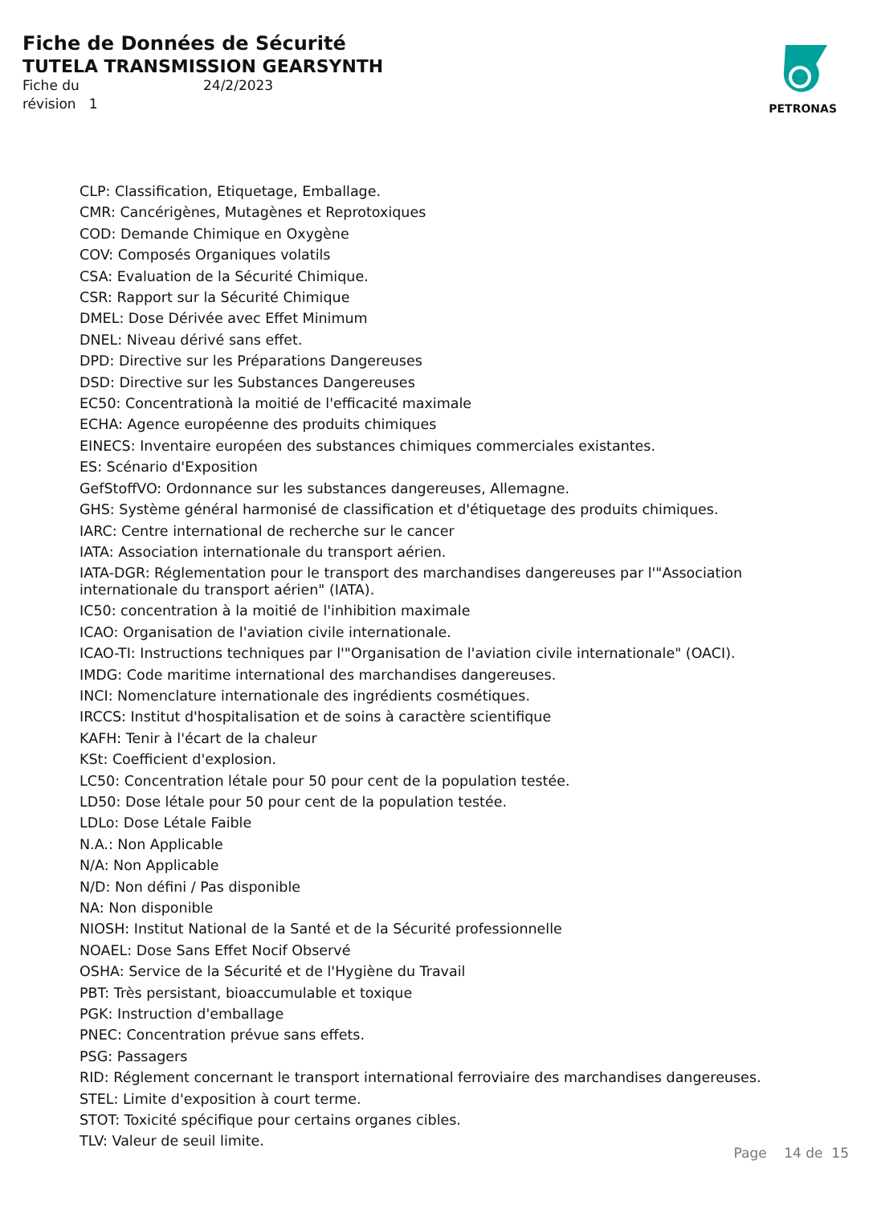Fiche de Données de Sécurité
TUTELA TRANSMISSION GEARSYNTH
Fiche du 24/2/2023
révision 1
PETRONAS
CLP: Classification, Etiquetage, Emballage.
CMR: Cancérigènes, Mutagènes et Reprotoxiques
COD: Demande Chimique en Oxygène
COV: Composés Organiques volatils
CSA: Evaluation de la Sécurité Chimique.
CSR: Rapport sur la Sécurité Chimique
DMEL: Dose Dérivée avec Effet Minimum
DNEL: Niveau dérivé sans effet.
DPD: Directive sur les Préparations Dangereuses
DSD: Directive sur les Substances Dangereuses
EC50: Concentrationà la moitié de l'efficacité maximale
ECHA: Agence européenne des produits chimiques
EINECS: Inventaire européen des substances chimiques commerciales existantes.
ES: Scénario d'Exposition
GefStoffVO: Ordonnance sur les substances dangereuses, Allemagne.
GHS: Système général harmonisé de classification et d'étiquetage des produits chimiques.
IARC: Centre international de recherche sur le cancer
IATA: Association internationale du transport aérien.
IATA-DGR: Réglementation pour le transport des marchandises dangereuses par l'"Association internationale du transport aérien" (IATA).
IC50: concentration à la moitié de l'inhibition maximale
ICAO: Organisation de l'aviation civile internationale.
ICAO-TI: Instructions techniques par l'"Organisation de l'aviation civile internationale" (OACI).
IMDG: Code maritime international des marchandises dangereuses.
INCI: Nomenclature internationale des ingrédients cosmétiques.
IRCCS: Institut d'hospitalisation et de soins à caractère scientifique
KAFH: Tenir à l'écart de la chaleur
KSt: Coefficient d'explosion.
LC50: Concentration létale pour 50 pour cent de la population testée.
LD50: Dose létale pour 50 pour cent de la population testée.
LDLo: Dose Létale Faible
N.A.: Non Applicable
N/A: Non Applicable
N/D: Non défini / Pas disponible
NA: Non disponible
NIOSH: Institut National de la Santé et de la Sécurité professionnelle
NOAEL: Dose Sans Effet Nocif Observé
OSHA: Service de la Sécurité et de l'Hygiène du Travail
PBT: Très persistant, bioaccumulable et toxique
PGK: Instruction d'emballage
PNEC: Concentration prévue sans effets.
PSG: Passagers
RID: Réglement concernant le transport international ferroviaire des marchandises dangereuses.
STEL: Limite d'exposition à court terme.
STOT: Toxicité spécifique pour certains organes cibles.
TLV: Valeur de seuil limite.
Page 14 de 15